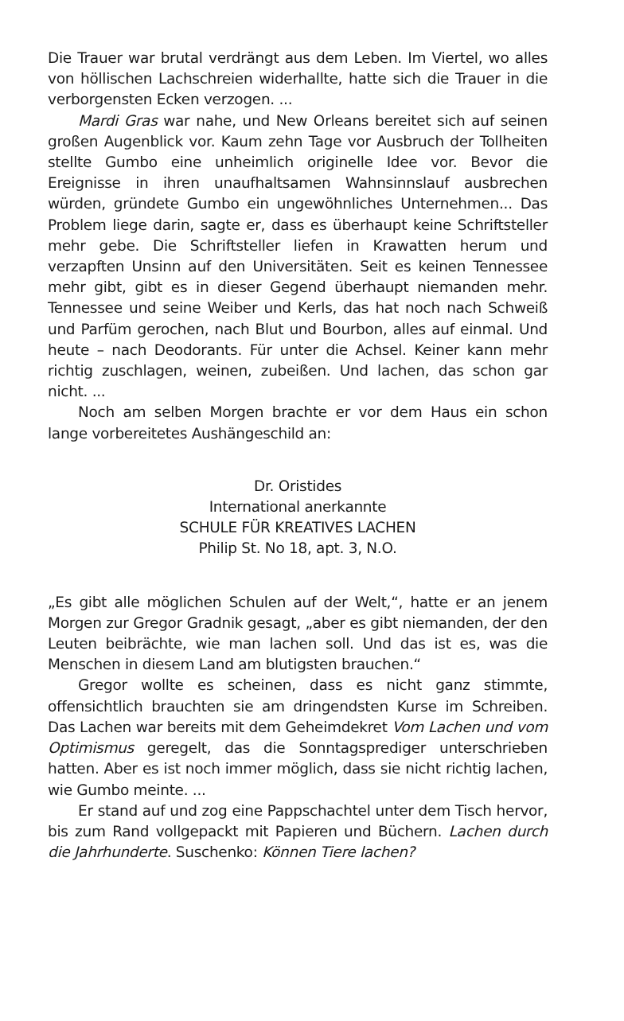Die Trauer war brutal verdrängt aus dem Leben. Im Viertel, wo alles von höllischen Lachschreien widerhallte, hatte sich die Trauer in die verborgensten Ecken verzogen. ...
Mardi Gras war nahe, und New Orleans bereitet sich auf seinen großen Augenblick vor. Kaum zehn Tage vor Ausbruch der Tollheiten stellte Gumbo eine unheimlich originelle Idee vor. Bevor die Ereignisse in ihren unaufhaltsamen Wahnsinnslauf ausbrechen würden, gründete Gumbo ein ungewöhnliches Unternehmen... Das Problem liege darin, sagte er, dass es überhaupt keine Schriftsteller mehr gebe. Die Schriftsteller liefen in Krawatten herum und verzapften Unsinn auf den Universitäten. Seit es keinen Tennessee mehr gibt, gibt es in dieser Gegend überhaupt niemanden mehr. Tennessee und seine Weiber und Kerls, das hat noch nach Schweiß und Parfüm gerochen, nach Blut und Bourbon, alles auf einmal. Und heute – nach Deodorants. Für unter die Achsel. Keiner kann mehr richtig zuschlagen, weinen, zubeißen. Und lachen, das schon gar nicht. ...
Noch am selben Morgen brachte er vor dem Haus ein schon lange vorbereitetes Aushängeschild an:
Dr. Oristides
International anerkannte
SCHULE FÜR KREATIVES LACHEN
Philip St. No 18, apt. 3, N.O.
„Es gibt alle möglichen Schulen auf der Welt,“, hatte er an jenem Morgen zur Gregor Gradnik gesagt, „aber es gibt niemanden, der den Leuten beibrächte, wie man lachen soll. Und das ist es, was die Menschen in diesem Land am blutigsten brauchen.“
Gregor wollte es scheinen, dass es nicht ganz stimmte, offensichtlich brauchten sie am dringendsten Kurse im Schreiben. Das Lachen war bereits mit dem Geheimdekret Vom Lachen und vom Optimismus geregelt, das die Sonntagsprediger unterschrieben hatten. Aber es ist noch immer möglich, dass sie nicht richtig lachen, wie Gumbo meinte. ...
Er stand auf und zog eine Pappschachtel unter dem Tisch hervor, bis zum Rand vollgepackt mit Papieren und Büchern. Lachen durch die Jahrhunderte. Suschenko: Können Tiere lachen?